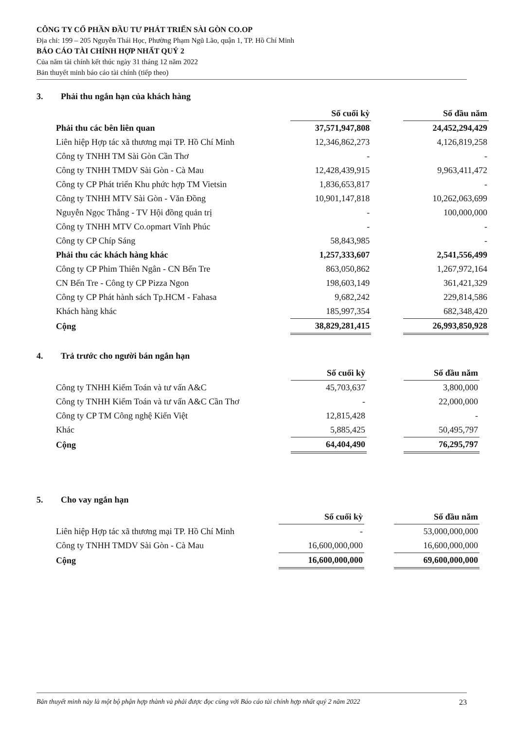CÔNG TY CỔ PHẦN ĐẦU TƯ PHÁT TRIỂN SÀI GÒN CO.OP
Địa chỉ: 199 – 205 Nguyễn Thái Học, Phường Phạm Ngũ Lão, quận 1, TP. Hồ Chí Minh
BÁO CÁO TÀI CHÍNH HỢP NHẤT QUÝ 2
Của năm tài chính kết thúc ngày 31 tháng 12 năm 2022
Bản thuyết minh báo cáo tài chính (tiếp theo)
3. Phải thu ngắn hạn của khách hàng
| | Số cuối kỳ | | Số đầu năm |
| Phải thu các bên liên quan | 37,571,947,808 | | 24,452,294,429 |
| Liên hiệp Hợp tác xã thương mại TP. Hồ Chí Minh | 12,346,862,273 | | 4,126,819,258 |
| Công ty TNHH TM Sài Gòn Cần Thơ | - | | - |
| Công ty TNHH TMDV Sài Gòn - Cà Mau | 12,428,439,915 | | 9,963,411,472 |
| Công ty CP Phát triển Khu phức hợp TM Vietsin | 1,836,653,817 | | - |
| Công ty TNHH MTV Sài Gòn - Văn Đồng | 10,901,147,818 | | 10,262,063,699 |
| Nguyễn Ngọc Thắng - TV Hội đồng quản trị | - | | 100,000,000 |
| Công ty TNHH MTV Co.opmart Vĩnh Phúc | - | | - |
| Công ty CP Chíp Sáng | 58,843,985 | | - |
| Phải thu các khách hàng khác | 1,257,333,607 | | 2,541,556,499 |
| Công ty CP Phim Thiên Ngân - CN Bến Tre | 863,050,862 | | 1,267,972,164 |
| CN Bến Tre - Công ty CP Pizza Ngon | 198,603,149 | | 361,421,329 |
| Công ty CP Phát hành sách Tp.HCM - Fahasa | 9,682,242 | | 229,814,586 |
| Khách hàng khác | 185,997,354 | | 682,348,420 |
| Cộng | 38,829,281,415 | | 26,993,850,928 |
4. Trả trước cho người bán ngắn hạn
| | Số cuối kỳ | | Số đầu năm |
| Công ty TNHH Kiểm Toán và tư vấn A&C | 45,703,637 | | 3,800,000 |
| Công ty TNHH Kiểm Toán và tư vấn A&C Cần Thơ | - | | 22,000,000 |
| Công ty CP TM Công nghệ Kiến Việt | 12,815,428 | | - |
| Khác | 5,885,425 | | 50,495,797 |
| Cộng | 64,404,490 | | 76,295,797 |
5. Cho vay ngắn hạn
| | Số cuối kỳ | | Số đầu năm |
| Liên hiệp Hợp tác xã thương mại TP. Hồ Chí Minh | - | | 53,000,000,000 |
| Công ty TNHH TMDV Sài Gòn - Cà Mau | 16,600,000,000 | | 16,600,000,000 |
| Cộng | 16,600,000,000 | | 69,600,000,000 |
Bản thuyết minh này là một bộ phận hợp thành và phải được đọc cùng với Báo cáo tài chính hợp nhất quý 2 năm 2022 23